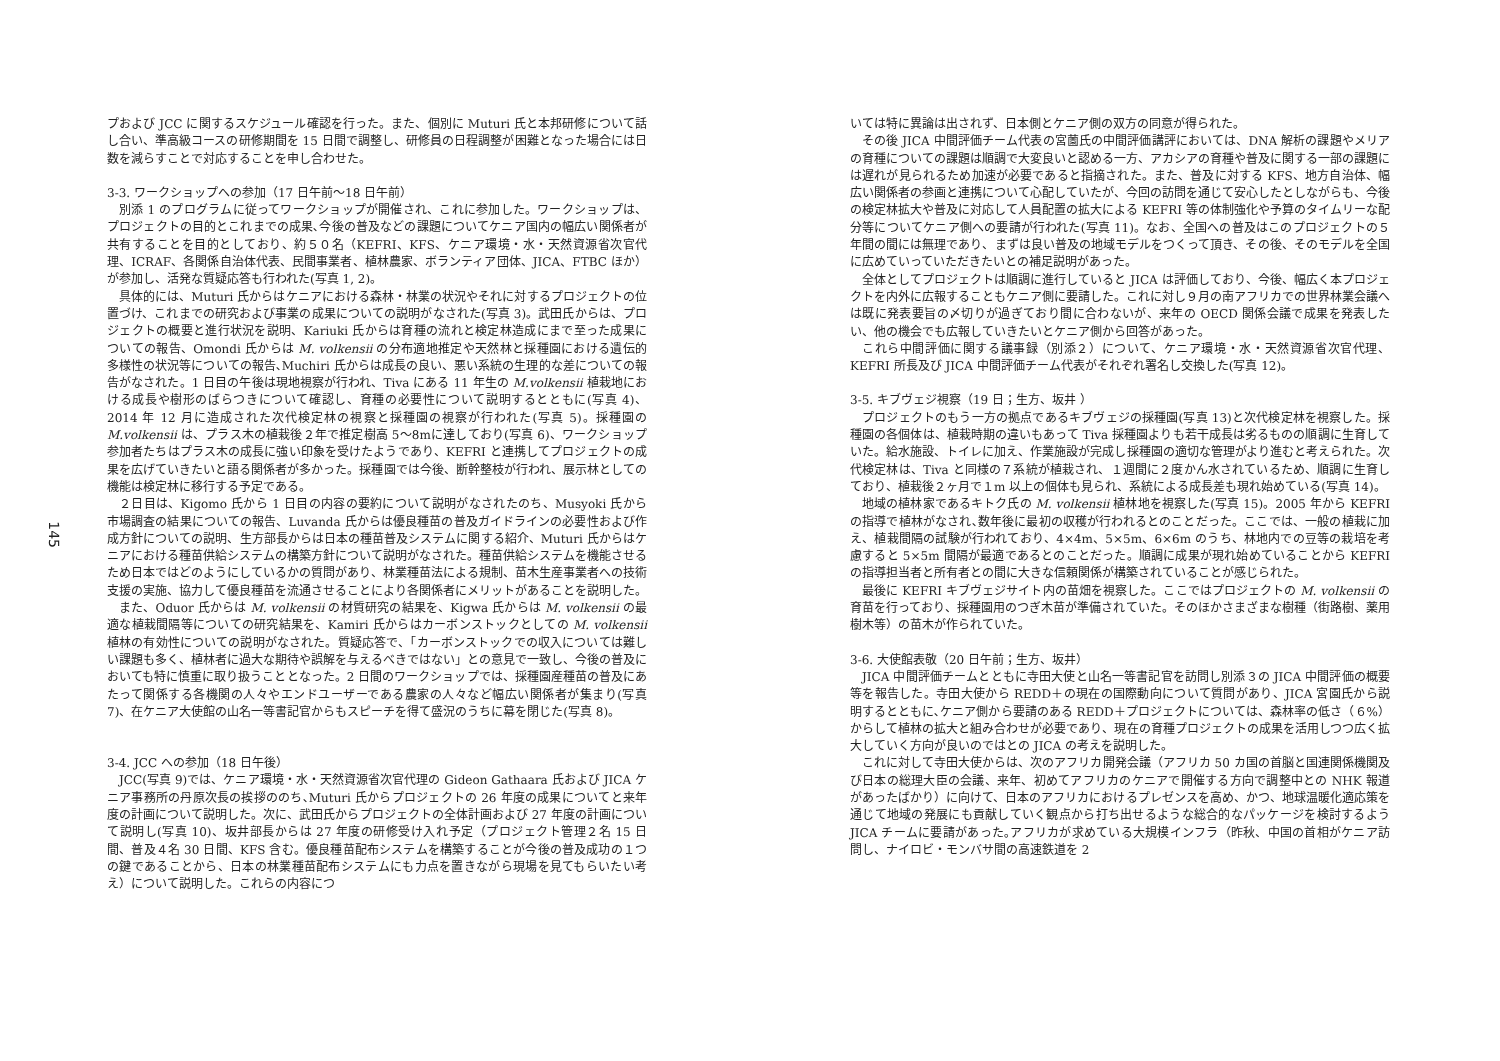145
プおよび JCC に関するスケジュール確認を行った。また、個別に Muturi 氏と本邦研修について話し合い、準高級コースの研修期間を 15 日間で調整し、研修員の日程調整が困難となった場合には日数を減らすことで対応することを申し合わせた。
3-3. ワークショップへの参加（17 日午前～18 日午前）
別添 1 のプログラムに従ってワークショップが開催され、これに参加した。ワークショップは、プロジェクトの目的とこれまでの成果､今後の普及などの課題についてケニア国内の幅広い関係者が共有することを目的としており、約５０名（KEFRI、KFS、ケニア環境・水・天然資源省次官代理、ICRAF、各関係自治体代表、民間事業者、植林農家、ボランティア団体、JICA、FTBC ほか）が参加し、活発な質疑応答も行われた(写真 1, 2)。
具体的には、Muturi 氏からはケニアにおける森林・林業の状況やそれに対するプロジェクトの位置づけ、これまでの研究および事業の成果についての説明がなされた(写真 3)。武田氏からは、プロジェクトの概要と進行状況を説明、Kariuki 氏からは育種の流れと検定林造成にまで至った成果についての報告、Omondi 氏からは M. volkensii の分布適地推定や天然林と採種園における遺伝的多様性の状況等についての報告､Muchiri 氏からは成長の良い、悪い系統の生理的な差についての報告がなされた。1 日目の午後は現地視察が行われ、Tiva にある 11 年生の M.volkensii 植栽地における成長や樹形のばらつきについて確認し、育種の必要性について説明するとともに(写真 4)、2014 年 12 月に造成された次代検定林の視察と採種園の視察が行われた(写真 5)。採種園の M.volkensii は、プラス木の植栽後２年で推定樹高 5～8mに達しており(写真 6)、ワークショップ参加者たちはプラス木の成長に強い印象を受けたようであり、KEFRI と連携してプロジェクトの成果を広げていきたいと語る関係者が多かった。採種園では今後、断幹整枝が行われ、展示林としての機能は検定林に移行する予定である。
２日目は、Kigomo 氏から 1 日目の内容の要約について説明がなされたのち、Musyoki 氏から市場調査の結果についての報告、Luvanda 氏からは優良種苗の普及ガイドラインの必要性および作成方針についての説明、生方部長からは日本の種苗普及システムに関する紹介、Muturi 氏からはケニアにおける種苗供給システムの構築方針について説明がなされた。種苗供給システムを機能させるため日本ではどのようにしているかの質問があり、林業種苗法による規制、苗木生産事業者への技術支援の実施、協力して優良種苗を流通させることにより各関係者にメリットがあることを説明した。
また、Oduor 氏からは M. volkensii の材質研究の結果を、Kigwa 氏からは M. volkensii の最適な植栽間隔等についての研究結果を、Kamiri 氏からはカーボンストックとしての M. volkensii 植林の有効性についての説明がなされた。質疑応答で、「カーボンストックでの収入については難しい課題も多く、植林者に過大な期待や誤解を与えるべきではない」との意見で一致し、今後の普及においても特に慎重に取り扱うこととなった。2 日間のワークショップでは、採種園産種苗の普及にあたって関係する各機関の人々やエンドユーザーである農家の人々など幅広い関係者が集まり(写真 7)、在ケニア大使館の山名一等書記官からもスピーチを得て盛況のうちに幕を閉じた(写真 8)。
3-4. JCC への参加（18 日午後）
JCC(写真 9)では、ケニア環境・水・天然資源省次官代理の Gideon Gathaara 氏および JICA ケニア事務所の丹原次長の挨拶ののち､Muturi 氏からプロジェクトの 26 年度の成果についてと来年度の計画について説明した。次に、武田氏からプロジェクトの全体計画および 27 年度の計画について説明し(写真 10)、坂井部長からは 27 年度の研修受け入れ予定（プロジェクト管理２名 15 日間、普及４名 30 日間、KFS 含む。優良種苗配布システムを構築することが今後の普及成功の１つの鍵であることから、日本の林業種苗配布システムにも力点を置きながら現場を見てもらいたい考え）について説明した。これらの内容につ
いては特に異論は出されず、日本側とケニア側の双方の同意が得られた。
その後 JICA 中間評価チーム代表の宮薗氏の中間評価講評においては、DNA 解析の課題やメリアの育種についての課題は順調で大変良いと認める一方、アカシアの育種や普及に関する一部の課題には遅れが見られるため加速が必要であると指摘された。また、普及に対する KFS、地方自治体、幅広い関係者の参画と連携について心配していたが、今回の訪問を通じて安心したとしながらも、今後の検定林拡大や普及に対応して人員配置の拡大による KEFRI 等の体制強化や予算のタイムリーな配分等についてケニア側への要請が行われた(写真 11)。なお、全国への普及はこのプロジェクトの５年間の間には無理であり、まずは良い普及の地域モデルをつくって頂き、その後、そのモデルを全国に広めていっていただきたいとの補足説明があった。
全体としてプロジェクトは順調に進行していると JICA は評価しており、今後、幅広く本プロジェクトを内外に広報することもケニア側に要請した。これに対し９月の南アフリカでの世界林業会議へは既に発表要旨の〆切りが過ぎており間に合わないが、来年の OECD 関係会議で成果を発表したい、他の機会でも広報していきたいとケニア側から回答があった。
これら中間評価に関する議事録（別添２）について、ケニア環境・水・天然資源省次官代理、KEFRI 所長及び JICA 中間評価チーム代表がそれぞれ署名し交換した(写真 12)。
3-5. キブヴェジ視察（19 日；生方、坂井 ）
プロジェクトのもう一方の拠点であるキブヴェジの採種園(写真 13)と次代検定林を視察した。採種園の各個体は、植栽時期の違いもあって Tiva 採種園よりも若干成長は劣るものの順調に生育していた。給水施設、トイレに加え、作業施設が完成し採種園の適切な管理がより進むと考えられた。次代検定林は、Tiva と同様の７系統が植栽され、１週間に２度かん水されているため、順調に生育しており、植栽後２ヶ月で１m 以上の個体も見られ、系統による成長差も現れ始めている(写真 14)。
地域の植林家であるキトク氏の M. volkensii 植林地を視察した(写真 15)。2005 年から KEFRI の指導で植林がなされ､数年後に最初の収穫が行われるとのことだった。ここでは、一般の植栽に加え、植栽間隔の試験が行われており、4×4m、5×5m、6×6m のうち、林地内での豆等の栽培を考慮すると 5×5m 間隔が最適であるとのことだった。順調に成果が現れ始めていることから KEFRI の指導担当者と所有者との間に大きな信頼関係が構築されていることが感じられた。
最後に KEFRI キブヴェジサイト内の苗畑を視察した。ここではプロジェクトの M. volkensii の育苗を行っており、採種園用のつぎ木苗が準備されていた。そのほかさまざまな樹種（街路樹、薬用樹木等）の苗木が作られていた。
3-6. 大使館表敬（20 日午前；生方、坂井）
JICA 中間評価チームとともに寺田大使と山名一等書記官を訪問し別添３の JICA 中間評価の概要等を報告した。寺田大使から REDD＋の現在の国際動向について質問があり、JICA 宮園氏から説明するとともに､ケニア側から要請のある REDD＋プロジェクトについては、森林率の低さ（６%）からして植林の拡大と組み合わせが必要であり、現在の育種プロジェクトの成果を活用しつつ広く拡大していく方向が良いのではとの JICA の考えを説明した。
これに対して寺田大使からは、次のアフリカ開発会議（アフリカ 50 カ国の首脳と国連関係機関及び日本の総理大臣の会議、来年、初めてアフリカのケニアで開催する方向で調整中との NHK 報道があったばかり）に向けて、日本のアフリカにおけるプレゼンスを高め、かつ、地球温暖化適応策を通じて地域の発展にも貢献していく観点から打ち出せるような総合的なパッケージを検討するよう JICA チームに要請があった｡アフリカが求めている大規模インフラ（昨秋、中国の首相がケニア訪問し、ナイロビ・モンバサ間の高速鉄道を 2